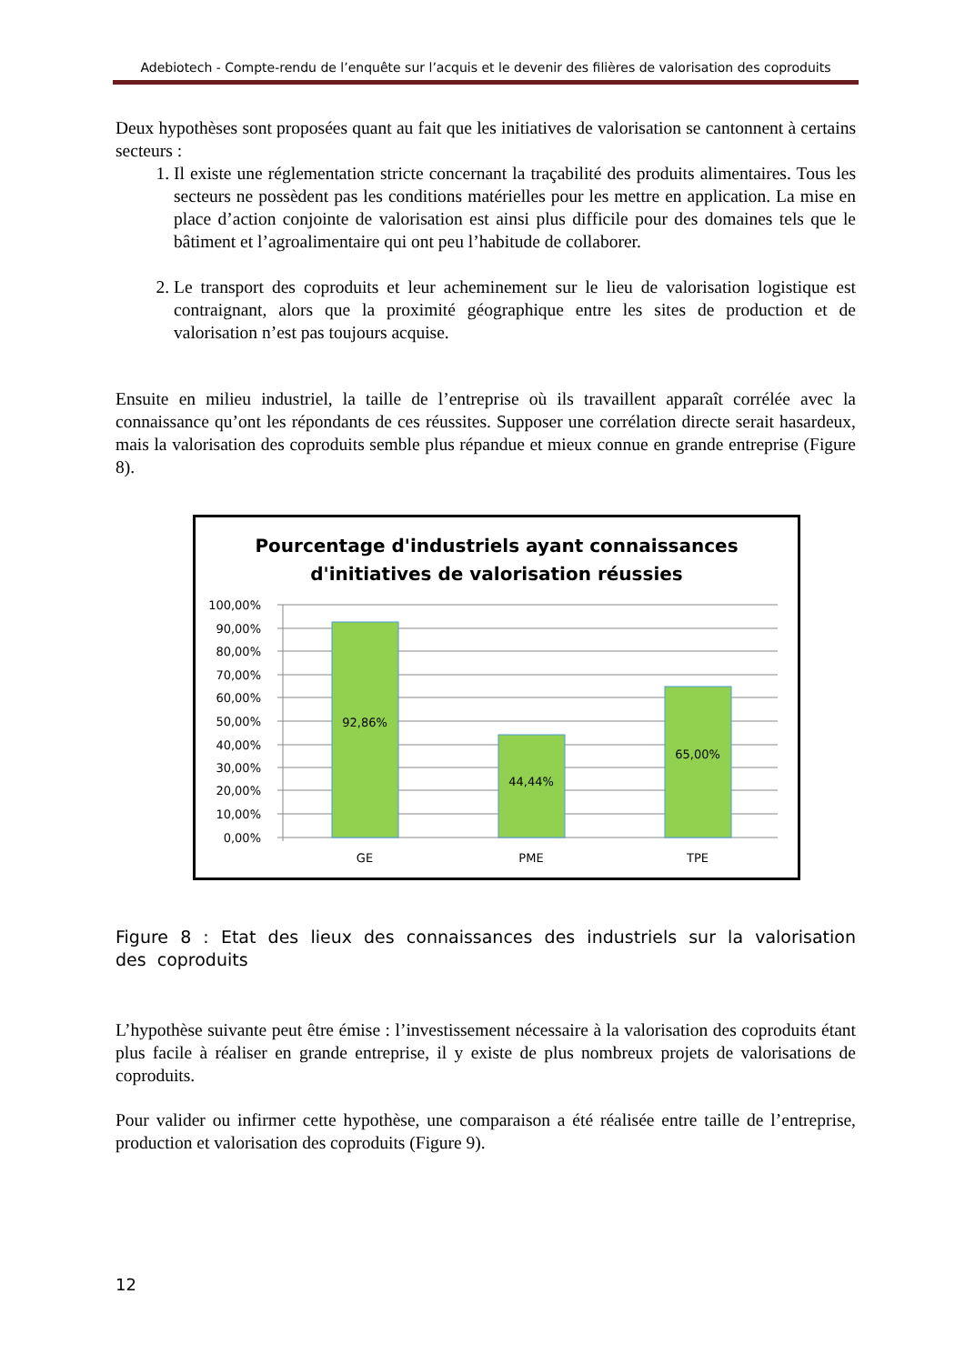Adebiotech - Compte-rendu de l’enquête sur l’acquis et le devenir des filières de valorisation des coproduits
Deux hypothèses sont proposées quant au fait que les initiatives de valorisation se cantonnent à certains secteurs :
1. Il existe une réglementation stricte concernant la traçabilité des produits alimentaires. Tous les secteurs ne possèdent pas les conditions matérielles pour les mettre en application. La mise en place d’action conjointe de valorisation est ainsi plus difficile pour des domaines tels que le bâtiment et l’agroalimentaire qui ont peu l’habitude de collaborer.
2. Le transport des coproduits et leur acheminement sur le lieu de valorisation logistique est contraignant, alors que la proximité géographique entre les sites de production et de valorisation n’est pas toujours acquise.
Ensuite en milieu industriel, la taille de l’entreprise où ils travaillent apparaît corrélée avec la connaissance qu’ont les répondants de ces réussites. Supposer une corrélation directe serait hasardeux, mais la valorisation des coproduits semble plus répandue et mieux connue en grande entreprise (Figure 8).
Pourcentage d'industriels ayant connaissances
d'initiatives de valorisation réussies
100,00%
90,00%
80,00%
70,00%
60,00%
50,00%
40,00%
30,00%
20,00%
10,00%
0,00%
92,86%
44,44%
65,00%
GE
PME
TPE
Figure 8 : Etat des lieux des connaissances des industriels sur la valorisation des coproduits
L’hypothèse suivante peut être émise : l’investissement nécessaire à la valorisation des coproduits étant plus facile à réaliser en grande entreprise, il y existe de plus nombreux projets de valorisations de coproduits.
Pour valider ou infirmer cette hypothèse, une comparaison a été réalisée entre taille de l’entreprise, production et valorisation des coproduits (Figure 9).
12